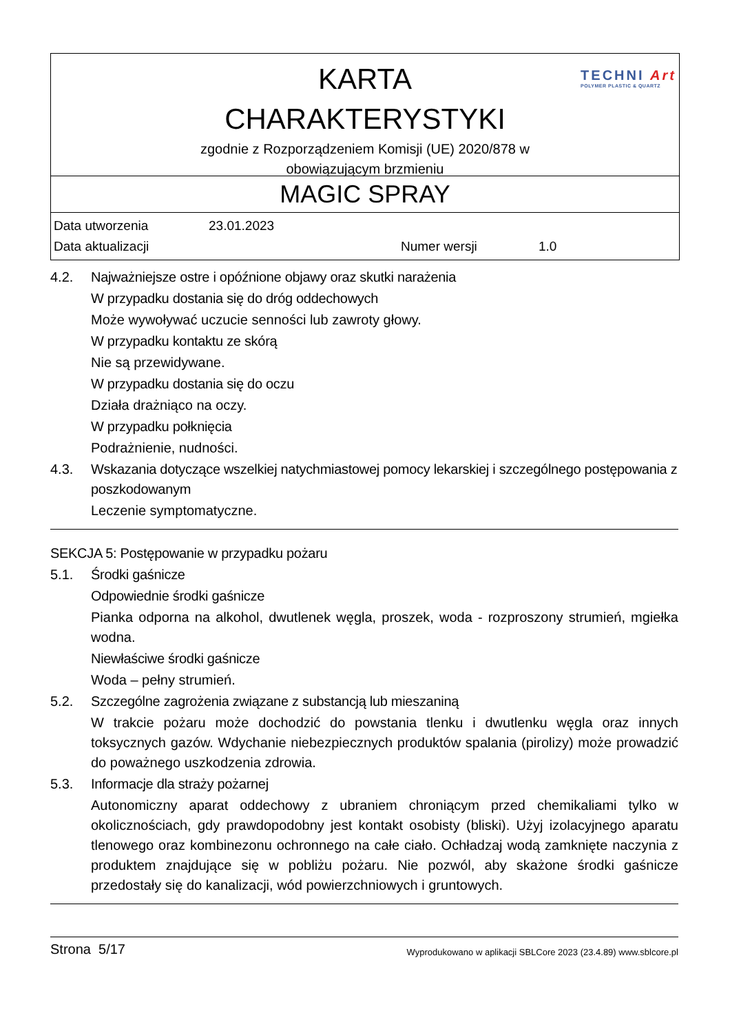KARTA
CHARAKTERYSTYKI
zgodnie z Rozporządzeniem Komisji (UE) 2020/878 w
obowiązującym brzmieniu
TECHNI Art
POLYMER PLASTIC & QUARTZ
MAGIC SPRAY
| Data utworzenia | 23.01.2023 | | |
| Data aktualizacji | | Numer wersji | 1.0 |
4.2. Najważniejsze ostre i opóźnione objawy oraz skutki narażenia
W przypadku dostania się do dróg oddechowych
Może wywoływać uczucie senności lub zawroty głowy.
W przypadku kontaktu ze skórą
Nie są przewidywane.
W przypadku dostania się do oczu
Działa drażniąco na oczy.
W przypadku połknięcia
Podrażnienie, nudności.
4.3. Wskazania dotyczące wszelkiej natychmiastowej pomocy lekarskiej i szczególnego postępowania z poszkodowanym
Leczenie symptomatyczne.
SEKCJA 5: Postępowanie w przypadku pożaru
5.1. Środki gaśnicze
Odpowiednie środki gaśnicze
Pianka odporna na alkohol, dwutlenek węgla, proszek, woda - rozproszony strumień, mgiełka wodna.
Niewłaściwe środki gaśnicze
Woda – pełny strumień.
5.2. Szczególne zagrożenia związane z substancją lub mieszaniną
W trakcie pożaru może dochodzić do powstania tlenku i dwutlenku węgla oraz innych toksycznych gazów. Wdychanie niebezpiecznych produktów spalania (pirolizy) może prowadzić do poważnego uszkodzenia zdrowia.
5.3. Informacje dla straży pożarnej
Autonomiczny aparat oddechowy z ubraniem chroniącym przed chemikaliami tylko w okolicznościach, gdy prawdopodobny jest kontakt osobisty (bliski). Użyj izolacyjnego aparatu tlenowego oraz kombinezonu ochronnego na całe ciało. Ochładzaj wodą zamknięte naczynia z produktem znajdujące się w pobliżu pożaru. Nie pozwól, aby skażone środki gaśnicze przedostały się do kanalizacji, wód powierzchniowych i gruntowych.
Strona 5/17 Wyprodukowano w aplikacji SBLCore 2023 (23.4.89) www.sblcore.pl